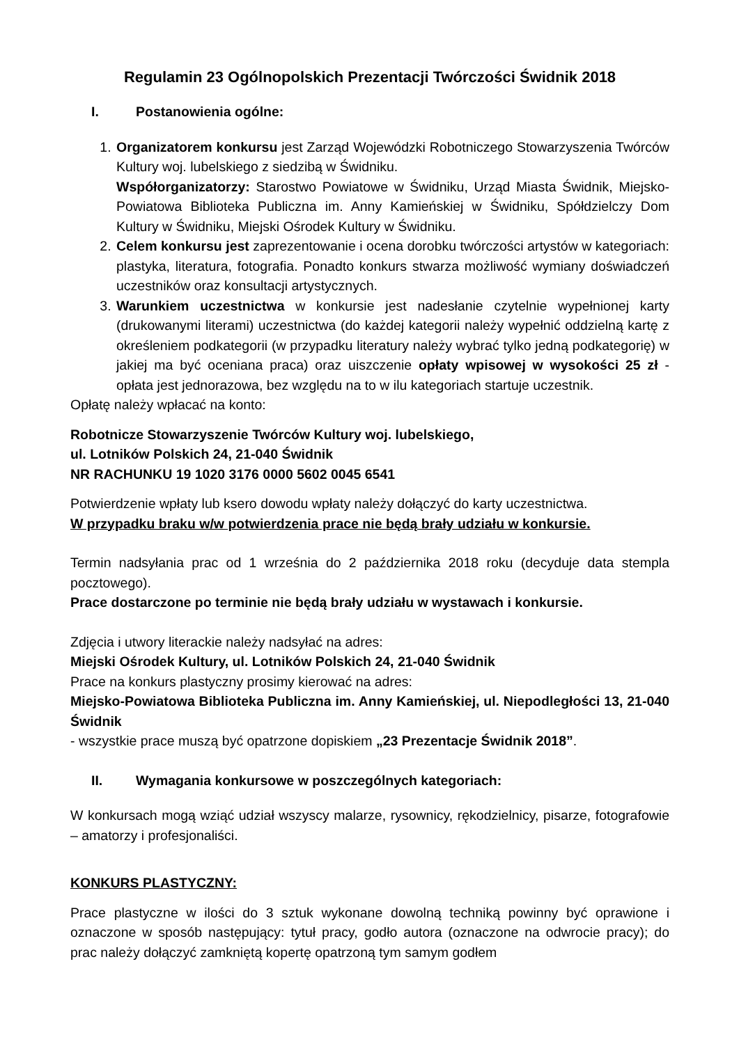Regulamin 23 Ogólnopolskich Prezentacji Twórczości Świdnik 2018
I. Postanowienia ogólne:
1. Organizatorem konkursu jest Zarząd Wojewódzki Robotniczego Stowarzyszenia Twórców Kultury woj. lubelskiego z siedzibą w Świdniku.
Współorganizatorzy: Starostwo Powiatowe w Świdniku, Urząd Miasta Świdnik, Miejsko-Powiatowa Biblioteka Publiczna im. Anny Kamieńskiej w Świdniku, Spółdzielczy Dom Kultury w Świdniku, Miejski Ośrodek Kultury w Świdniku.
2. Celem konkursu jest zaprezentowanie i ocena dorobku twórczości artystów w kategoriach: plastyka, literatura, fotografia. Ponadto konkurs stwarza możliwość wymiany doświadczeń uczestników oraz konsultacji artystycznych.
3. Warunkiem uczestnictwa w konkursie jest nadesłanie czytelnie wypełnionej karty (drukowanymi literami) uczestnictwa (do każdej kategorii należy wypełnić oddzielną kartę z określeniem podkategorii (w przypadku literatury należy wybrać tylko jedną podkategorię) w jakiej ma być oceniana praca) oraz uiszczenie opłaty wpisowej w wysokości 25 zł - opłata jest jednorazowa, bez względu na to w ilu kategoriach startuje uczestnik.
Opłatę należy wpłacać na konto:
Robotnicze Stowarzyszenie Twórców Kultury woj. lubelskiego,
ul. Lotników Polskich 24, 21-040 Świdnik
NR RACHUNKU 19 1020 3176 0000 5602 0045 6541
Potwierdzenie wpłaty lub ksero dowodu wpłaty należy dołączyć do karty uczestnictwa.
W przypadku braku w/w potwierdzenia prace nie będą brały udziału w konkursie.
Termin nadsyłania prac od 1 września do 2 października 2018 roku (decyduje data stempla pocztowego).
Prace dostarczone po terminie nie będą brały udziału w wystawach i konkursie.
Zdjęcia i utwory literackie należy nadsyłać na adres:
Miejski Ośrodek Kultury, ul. Lotników Polskich 24, 21-040 Świdnik
Prace na konkurs plastyczny prosimy kierować na adres:
Miejsko-Powiatowa Biblioteka Publiczna im. Anny Kamieńskiej, ul. Niepodległości 13, 21-040 Świdnik
- wszystkie prace muszą być opatrzone dopiskiem „23 Prezentacje Świdnik 2018”.
II. Wymagania konkursowe w poszczególnych kategoriach:
W konkursach mogą wziąć udział wszyscy malarze, rysownicy, rękodzielnicy, pisarze, fotografowie – amatorzy i profesjonaliści.
KONKURS PLASTYCZNY:
Prace plastyczne w ilości do 3 sztuk wykonane dowolną techniką powinny być oprawione i oznaczone w sposób następujący: tytuł pracy, godło autora (oznaczone na odwrocie pracy); do prac należy dołączyć zamkniętą kopertę opatrzoną tym samym godłem